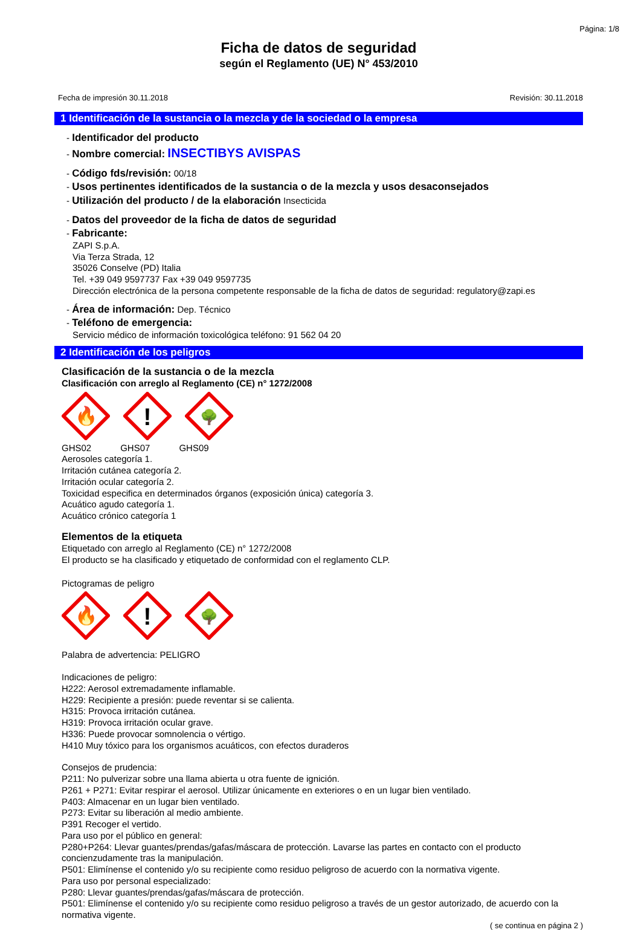Página: 1/8
Ficha de datos de seguridad
según el Reglamento (UE) N° 453/2010
Fecha de impresión 30.11.2018 Revisión: 30.11.2018
1 Identificación de la sustancia o la mezcla y de la sociedad o la empresa
- Identificador del producto
- Nombre comercial: INSECTIBYS AVISPAS
- Código fds/revisión: 00/18
- Usos pertinentes identificados de la sustancia o de la mezcla y usos desaconsejados
- Utilización del producto / de la elaboración Insecticida
- Datos del proveedor de la ficha de datos de seguridad
- Fabricante:
ZAPI S.p.A.
Via Terza Strada, 12
35026 Conselve (PD) Italia
Tel. +39 049 9597737 Fax +39 049 9597735
Dirección electrónica de la persona competente responsable de la ficha de datos de seguridad: regulatory@zapi.es
- Área de información: Dep. Técnico
- Teléfono de emergencia:
Servicio médico de información toxicológica teléfono: 91 562 04 20
2 Identificación de los peligros
Clasificación de la sustancia o de la mezcla
Clasificación con arreglo al Reglamento (CE) n° 1272/2008
🔥
!
🌳
GHS02 GHS07 GHS09
Aerosoles categoría 1.
Irritación cutánea categoría 2.
Irritación ocular categoría 2.
Toxicidad especifica en determinados órganos (exposición única) categoría 3.
Acuático agudo categoría 1.
Acuático crónico categoría 1
Elementos de la etiqueta
Etiquetado con arreglo al Reglamento (CE) n° 1272/2008
El producto se ha clasificado y etiquetado de conformidad con el reglamento CLP.
Pictogramas de peligro
🔥
!
🌳
Palabra de advertencia: PELIGRO
Indicaciones de peligro:
H222: Aerosol extremadamente inflamable.
H229: Recipiente a presión: puede reventar si se calienta.
H315: Provoca irritación cutánea.
H319: Provoca irritación ocular grave.
H336: Puede provocar somnolencia o vértigo.
H410 Muy tóxico para los organismos acuáticos, con efectos duraderos
Consejos de prudencia:
P211: No pulverizar sobre una llama abierta u otra fuente de ignición.
P261 + P271: Evitar respirar el aerosol. Utilizar únicamente en exteriores o en un lugar bien ventilado.
P403: Almacenar en un lugar bien ventilado.
P273: Evitar su liberación al medio ambiente.
P391 Recoger el vertido.
Para uso por el público en general:
P280+P264: Llevar guantes/prendas/gafas/máscara de protección. Lavarse las partes en contacto con el producto concienzudamente tras la manipulación.
P501: Elimínense el contenido y/o su recipiente como residuo peligroso de acuerdo con la normativa vigente.
Para uso por personal especializado:
P280: Llevar guantes/prendas/gafas/máscara de protección.
P501: Elimínense el contenido y/o su recipiente como residuo peligroso a través de un gestor autorizado, de acuerdo con la normativa vigente.
( se continua en página 2 )